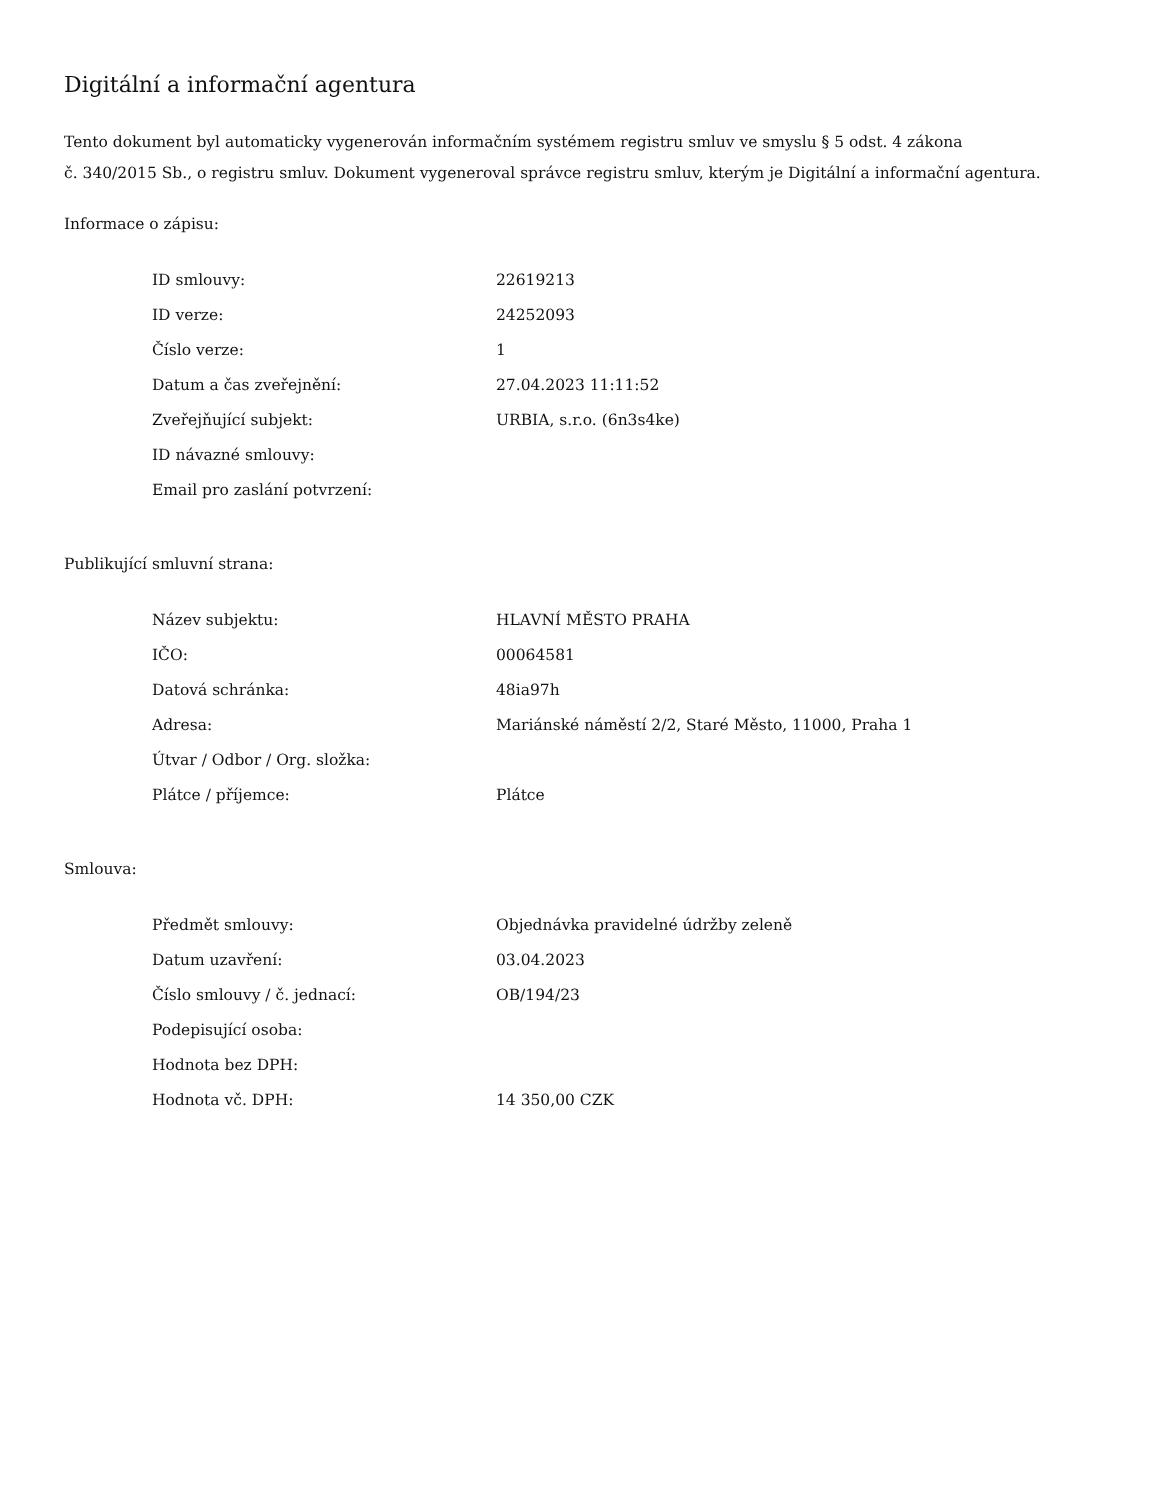Digitální a informační agentura
Tento dokument byl automaticky vygenerován informačním systémem registru smluv ve smyslu § 5 odst. 4 zákona
č. 340/2015 Sb., o registru smluv. Dokument vygeneroval správce registru smluv, kterým je Digitální a informační agentura.
Informace o zápisu:
| ID smlouvy: | 22619213 |
| ID verze: | 24252093 |
| Číslo verze: | 1 |
| Datum a čas zveřejnění: | 27.04.2023 11:11:52 |
| Zveřejňující subjekt: | URBIA, s.r.o. (6n3s4ke) |
| ID návazné smlouvy: | |
| Email pro zaslání potvrzení: | |
Publikující smluvní strana:
| Název subjektu: | HLAVNÍ MĚSTO PRAHA |
| IČO: | 00064581 |
| Datová schránka: | 48ia97h |
| Adresa: | Mariánské náměstí 2/2, Staré Město, 11000, Praha 1 |
| Útvar / Odbor / Org. složka: | |
| Plátce / příjemce: | Plátce |
Smlouva:
| Předmět smlouvy: | Objednávka pravidelné údržby zeleně |
| Datum uzavření: | 03.04.2023 |
| Číslo smlouvy / č. jednací: | OB/194/23 |
| Podepisující osoba: | |
| Hodnota bez DPH: | |
| Hodnota vč. DPH: | 14 350,00 CZK |